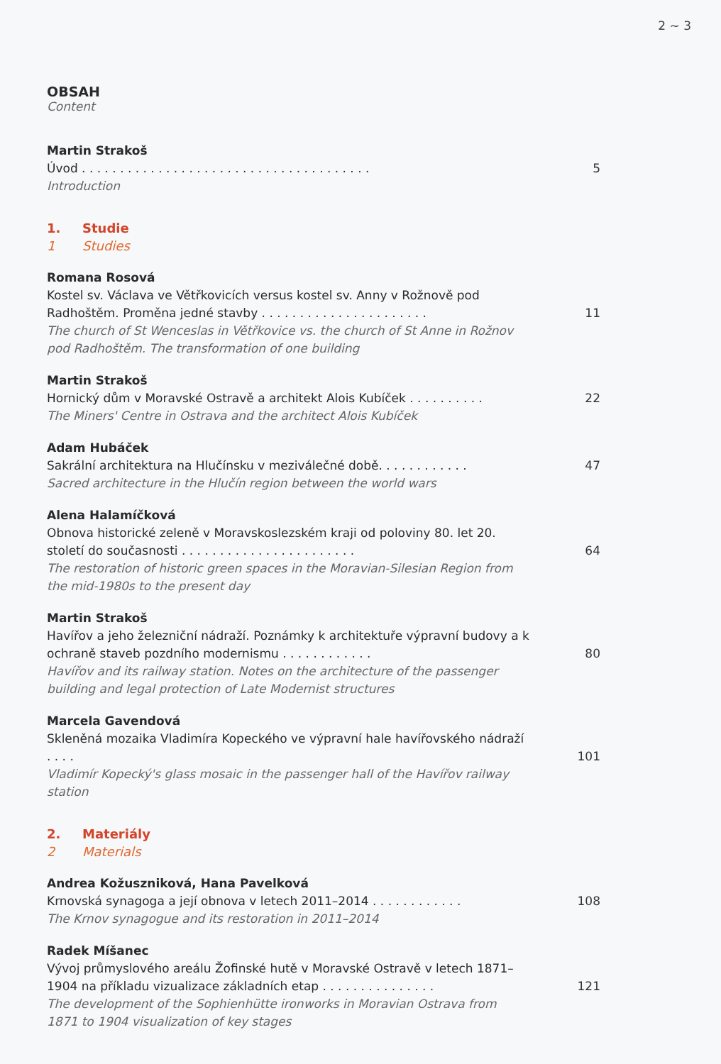2 ~ 3
OBSAH
Content
Martin Strakoš
Úvod . . . . . . . . . . . . . . . . . . . . . . . . . . . . . . . . . . . . . .
Introduction
5
1. Studie
1 Studies
Romana Rosová
Kostel sv. Václava ve Větřkovicích versus kostel sv. Anny v Rožnově pod Radhoštěm. Proměna jedné stavby . . . . . . . . . . . . . . . . . . . . . .
The church of St Wenceslas in Větřkovice vs. the church of St Anne in Rožnov pod Radhoštěm. The transformation of one building
11
Martin Strakoš
Hornický dům v Moravské Ostravě a architekt Alois Kubíček . . . . . . . . . .
The Miners' Centre in Ostrava and the architect Alois Kubíček
22
Adam Hubáček
Sakrální architektura na Hlučínsku v meziválečné době. . . . . . . . . . . .
Sacred architecture in the Hlučín region between the world wars
47
Alena Halamíčková
Obnova historické zeleně v Moravskoslezském kraji od poloviny 80. let 20. století do současnosti . . . . . . . . . . . . . . . . . . . . . . .
The restoration of historic green spaces in the Moravian-Silesian Region from the mid-1980s to the present day
64
Martin Strakoš
Havířov a jeho železniční nádraží. Poznámky k architektuře výpravní budovy a k ochraně staveb pozdního modernismu . . . . . . . . . . . .
Havířov and its railway station. Notes on the architecture of the passenger building and legal protection of Late Modernist structures
80
Marcela Gavendová
Skleněná mozaika Vladimíra Kopeckého ve výpravní hale havířovského nádraží . . . .
Vladimír Kopecký's glass mosaic in the passenger hall of the Havířov railway station
101
2. Materiály
2 Materials
Andrea Kožuszniková, Hana Pavelková
Krnovská synagoga a její obnova v letech 2011–2014 . . . . . . . . . . . .
The Krnov synagogue and its restoration in 2011–2014
108
Radek Míšanec
Vývoj průmyslového areálu Žofinské hutě v Moravské Ostravě v letech 1871–1904 na příkladu vizualizace základních etap . . . . . . . . . . . . . . .
The development of the Sophienhütte ironworks in Moravian Ostrava from 1871 to 1904 visualization of key stages
121